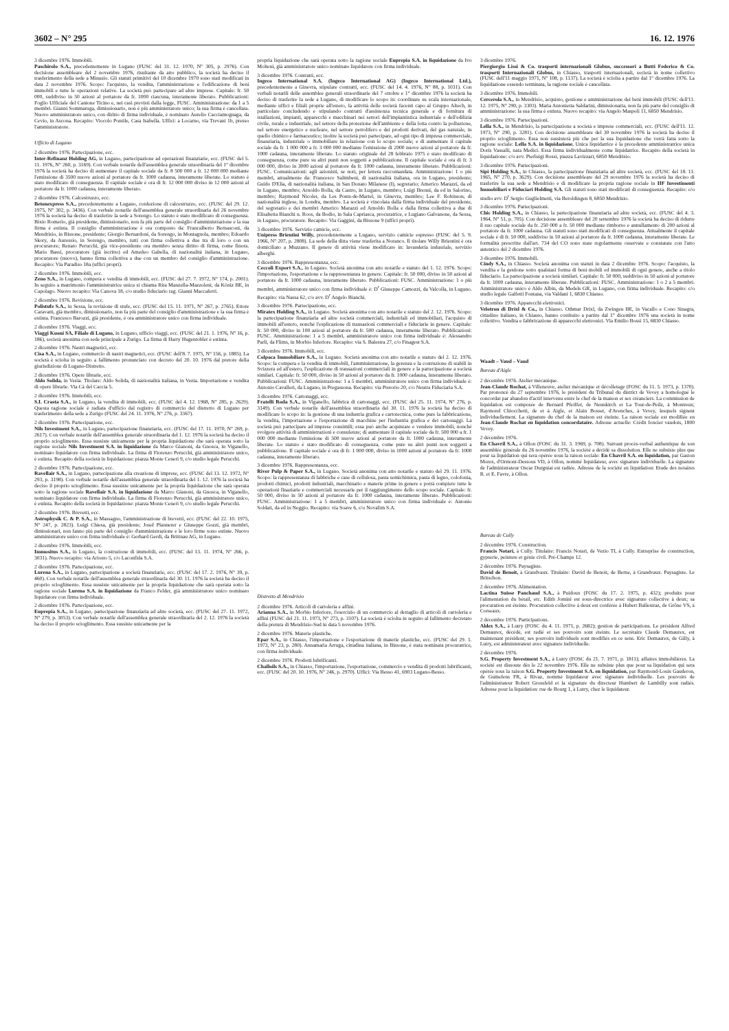3602 – N° 295 16. 12. 1976
3 dicembre 1976. Immobili.
Paschirolo S.A., precedentemente in Lugano (FUSC del 31. 12. 1970, N° 305, p. 2976). Con decisione assembleare del 2 novembre 1976, risultante da atto pubblico, la società ha deciso il trasferimento della sede a Minusio. Gli statuti primitivi del 10 dicembre 1970 sono stati modificati in data 2 novembre 1976. Scopo: l'acquisto, la vendita, l'amministrazione e l'edificazione di beni immobili e tutte le operazioni relative. La società può partecipare ad altre imprese. Capitale: fr. 50 000, suddiviso in 50 azioni al portatore da fr. 1000 ciascuna, interamente liberato. Pubblicazioni: Foglio Ufficiale del Cantone Ticino e, nei casi previsti dalla legge, FUSC. Amministrazione: da 1 a 5 membri. Gianni Sommaruga, dimissionario, non è più amministratore unico; la sua firma è cancellata. Nuovo amministratore unico, con diritto di firma individuale, è nominato Aurelio Cacciamognaga, da Cevio, in Ascona. Recapito: Viocolo Pontile, Casa Isabella. Uffici: a Locarno, via Trevani 1b, presso l'amministratore.
Ufficio di Lugano
2 dicembre 1976. Partecipazione, ecc.
Inter-Refinanz Holding AG, in Lugano, partecipazione ad operazioni finanziarie, ecc. (FUSC del 5. 11. 1976, N° 260, p. 3169). Con verbale notarile dell'assemblea generale straordinaria del 1° dicembre 1976 la società ha deciso di aumentare il capitale sociale da fr. 8 500 000 a fr. 12 000 000 mediante l'emissione di 3500 nuove azioni al portatore da fr. 1000 cadauna, interamente liberate. Lo statuto è stato modificato di conseguenza. Il capitale sociale è ora di fr. 12 000 000 diviso in 12 000 azioni al portatore da fr. 1000 cadauna, interamente liberato.
2 dicembre 1976. Calcestruzzo, ecc.
Betonexpress S.A., precedentemente a Lugano, confezione di calcestruzzo, ecc. (FUSC del 29. 12. 1975, N° 302, p. 3436). Con verbale notarile dell'assemblea generale straordinaria del 26 novembre 1976 la società ha deciso di trasferire la sede a Sorengo. Lo statuto è stato modificato di conseguenza. Bixio Romerio, già presidente, dimissionario, non fa più parte del consiglio d'amministrazione e la sua firma è estinta. Il consiglio d'amministrazione è ora composto da: Francalberto Bernasconi, da Mendrisio, in Bissone, presidente; Giorgio Bernardoni, da Sorengo, in Montagnola, membro; Edoardo Skory, da Auressio, in Sorengo, membro, tutti con firma collettiva a due tra di loro o con un procuratore; Renato Perucchi, già vice-presidente ora membro senza diritto di firma, come finora. Mario Bassi, procuratore (già iscritto) ed Amedeo Gabella, di nazionalità italiana, in Lugano, procuratore (nuovo), hanno firma collettiva a due con un membro del consiglio d'amministrazione. Recapito: Via Paradiso 18a (uffici propri).
2 dicembre 1976. Immobili, ecc.
Zeno S.A., in Lugano, compera e vendita di immobili, ecc. (FUSC del 27. 7. 1972, N° 174, p. 2001). In seguito a matrimonio l'amministratrice unica si chiama Rita Manzella-Mazzoleni, da Köniz BE, in Capolago. Nuovo recapito: Via Canova 18, c/o studio fiduciario rag. Gianni Maccaferri.
2 dicembre 1976. Revisione, ecc.
Polistufe S.A., in Sessa, la revisione di stufe, ecc. (FUSC del 15. 11. 1971, N° 267, p. 2765). Ettore Caravatti, già membro, dimissionario, non fa più parte del consiglio d'amministrazione e la sua firma è estinta. Francesco Barozzi, già presidente, è ora amministratore unico con firma individuale.
2 dicembre 1976. Viaggi, ecc.
Viaggi Kuoni SA, Filiale di Lugano, in Lugano, ufficio viaggi, ecc. (FUSC del 21. 1. 1976, N° 16, p. 186), società anonima con sede principale a Zurigo. La firma di Harry Hugentobler è estinta.
2 dicembre 1976. Nastri magnetici, ecc.
Cisa S.A., in Lugano, commercio di nastri magnetici, ecc. (FUSC dell'8. 7. 1975, N° 156, p. 1885). La società è sciolta in seguito a fallimento pronunciato con decreto del 20. 10. 1976 dal pretore della giurisdizione di Lugano-Distretto.
2 dicembre 1976. Opere librarie, ecc.
Aldo Solida, in Vezia. Titolare: Aldo Solida, di nazionalità italiana, in Vezia. Importazione e vendita di opere librarie. Via Cà del Caccia 5.
2 dicembre 1976. Immobili, ecc.
S.I. Crasta S.A., in Lugano, la vendita di immobili, ecc. (FUSC del 4. 12. 1968, N° 285, p. 2629). Questa ragione sociale è radiata d'ufficio dal registro di commercio del distretto di Lugano per trasferimento della sede a Zurigo (FUSC del 24. 11. 1976, N° 276, p. 3367).
2 dicembre 1976. Partecipazione, ecc.
Nils Investment S.A., in Lugano, partecipazione finanziaria, ecc. (FUSC del 17. 11. 1970, N° 269, p. 2617). Con verbale notarile dell'assemblea generale straordinaria del 1. 12. 1976 la società ha deciso il proprio scioglimento. Essa sussiste unicamente per la propria liquidazione che sarà operata sotto la ragione sociale Nils Investment S.A. in liquidazione da Marco Gianoni, da Gnosca, in Viganello, nominato liquidatore con firma individuale. La firma di Fiorenzo Perucchi, già amministratore unico, è estinta. Recapito della società in liquidazione: piazza Monte Ceneri 9, c/o studio legale Perucchi.
2 dicembre 1976. Partecipazione, ecc.
Ravellair S.A., in Lugano, partecipazione alla creazione di imprese, ecc. (FUSC del 13. 12. 1972, N° 293, p. 3198). Con verbale notarile dell'assemblea generale straordinaria del 1. 12. 1976 la società ha deciso il proprio scioglimento. Essa sussiste unicamente per la propria liquidazione che sarà operata sotto la ragione sociale Ravellair S.A. in liquidazione da Marco Gianoni, da Gnosca, in Viganello, nominato liquidatore con firma individuale. La firma di Fiorenzo Perucchi, già amministratore unico, è estinta. Recapito della società in liquidazione: piazza Monte Ceneri 9, c/o studio legale Perucchi.
2 dicembre 1976. Brevetti, ecc.
Astrophysik C. & P. S.A., in Massagno, l'amministrazione di brevetti, ecc. (FUSC del 22. 10. 1975, N° 247, p. 2823). Luigi Chiesa, già presidente; Josef Plannerer e Giuseppe Gozzi, già membri, dimissionari, non fanno più parte del consiglio d'amministrazione e le loro firme sono estinte. Nuovo amministratore unico con firma individuale è: Gerhard Gerdi, da Brittnau AG, in Lugano.
2 dicembre 1976. Immobili, ecc.
Immositus S.A., in Lugano, la costruzione di immobili, ecc. (FUSC del 13. 11. 1974, N° 266, p. 3031). Nuovo recapito: via Ariosto 5, c/o Laconfida S.A.
2 dicembre 1976. Partecipazione, ecc.
Lurena S.A., in Lugano, partecipazione a società finanziarie, ecc. (FUSC del 17. 2. 1976, N° 39, p. 460). Con verbale notarile dell'assemblea generale straordinaria del 30. 11. 1976 la società ha deciso il proprio scioglimento. Essa sussiste unicamente per la propria liquidazione che sarà operata sotto la ragione sociale Lurena S.A. in liquidazione da Franco Felder, già amministratore unico nominato liquidatore con firma individuale.
2 dicembre 1976. Partecipazione, ecc.
Euprepia S.A., in Lugano, partecipazione finanziaria ad altre società, ecc. (FUSC del 27. 11. 1972, N° 279, p. 3053). Con verbale notarile dell'assemblea generale straordinaria del 2. 12. 1976 la società ha deciso il proprio scioglimento. Essa sussiste unicamente per la
propria liquidazione che sarà operata sotto la ragione sociale Euprepia S.A. in liquidazione da Ivo Molteni, già amministratore unico nominato liquidatore con firma individuale.
3 dicembre 1976. Contratti, ecc.
Ingeco International S.A. (Ingeco International AG) (Ingeco International Ltd.), precedentemente a Ginevra, stipulare contratti, ecc. (FUSC del 14. 4. 1976, N° 88, p. 1031). Con verbali notarili delle assemblee generali straordinarie del 7 ottobre e 1° dicembre 1976 la società ha deciso di trasferire la sede a Lugano, di modificare lo scopo in: coordinare su scala internazionale, mediante uffici e filiali proprie all'estero, la attività delle società facenti capo al Gruppo Altech, in particolare concludendo e stipulando contratti d'assistenza tecnica generale e di fornitura di istallazioni, impianti, apparecchi e macchinari nei settori dell'impiantistica industriale e dell'edilizia civile, rurale e industriale, nel settore della protezione dell'ambiente e della lotta contro la polluzione, nel settore energetico e nucleare, nel settore petrolifero e dei prodotti derivati, del gas naturale, in quello chimico e farmaceutico; inoltre la società può partecipare, ad ogni tipo di impresa commerciale, finanziaria, industriale o immobiliare in relazione con lo scopo sociale; e di aumentare il capitale sociale da fr. 1 000 000 a fr. 3 000 000 mediante l'emissione di 2000 nuove azioni al portatore da fr. 1000 cadauna, interamente liberate. Lo statuto originale del 28 febbraio 1975 è stato modificato di conseguenza, come pure su altri punti non soggetti a pubblicazione. Il capitale sociale è ora di fr. 3 000 000, diviso in 3000 azioni al portatore da fr. 1000 cadauna, interamente liberato. Pubblicazioni: FUSC. Comunicazioni: agli azionisti, se noti, per lettera raccomandata. Amministrazione: 1 o più membri, attualmente da: Francesco Salimbeni, di nazionalità italiana, ora in Lugano, presidente; Guido D'Elia, di nazionalità italiana, in San Donato Milanese (I), segretario; Americo Marazzi, da ed in Lugano, membro; Arnoldo Bolla, da Castro, in Lugano, membro; Luigi Brenni, da ed in Salorino, membro; Raymond Nicolet, da Les Ponts-de-Martel, in Ginevra, membro; Lee F. Robinson, di nazionalità inglese, in Londra, membro. La società è vincolata dalla firma individuale del presidente, del segretario e dei membri Americo Marazzi ed Arnoldo Bolla e dalla firma collettiva a due di Elisabetta Bianchi n. Roos, da Bodio, in Sala Capriasca, procuratrice, e Lugiano Galvanone, da Sessa, in Lugano, procuratore. Recapito: Via Gaggini, da Bissone 9 (uffici propri).
3 dicembre 1976. Servizio camicie, ecc.
Unipress Brientini Willy, precedentemente a Lugano, servizio camicie espresso (FUSC del 5. 9. 1966, N° 207, p. 2808). La sede della ditta viene trasferita a Noranco. Il titolare Willy Brientini è ora domiciliato a Muzzano. Il genere di attività viene modificato in: lavanderia indusriale, servizio alberghi.
3 dicembre 1976. Rappresentanza, ecc.
Ceccoli Export S.A., in Lugano. Società anonima con atto notarile e statuto del 1. 12. 1976. Scopo: l'importazione, l'esportazione e la rappresentanza in genere. Capitale: fr. 50 000, diviso in 50 azioni al portatore da fr. 1000 cadauna, interamente liberato. Pubblicazioni: FUSC. Amministrazione: 1 o più membri, amministratore unico con firma individuale è: D<sup>r</sup> Giuseppe Camozzi, da Valcolla, in Lugano. Recapito: via Nassa 62, c/o avv. D<sup>r</sup> Angelo Bianchi.
3 dicembre 1976. Partecipazione, ecc.
Miratex Holding S.A., in Lugano. Società anonima con atto notarile e statuto del 2. 12. 1976. Scopo: la partecipazione finanziaria ad altre società commerciali, industriali ed immobiliari, l'acquisto di immobili all'estero, nonché l'esplicazione di transazioni commerciali e fiduciarie in genere. Capitale: fr. 50 000, diviso in 100 azioni al portatore da fr. 500 cadauna, interamente liberato. Pubblicazioni: FUSC. Amministrazione: 1 a 5 membri, amministratore unico con firma individuale è: Alessandro Parli, da Flims, in Morbio Inferiore. Recapito: via S. Balestra 27, c/o Finagest S.A.
3 dicembre 1976. Immobili, ecc.
Colpaca Immobiliare S.A., in Lugano. Società anonima con atto notarile e statuto del 2. 12. 1976. Scopo: la compera e la vendita di immobili, l'amministrazione, la gerenza e la costruzione di stabili in Svizzera ed all'estero, l'esplicazione di transazioni commerciali in genere e la partecipazione a società similari. Capitale: fr. 50 000, diviso in 50 azioni al portatore da fr. 1000 cadauna, interamente liberato. Pubblicazioni: FUSC. Amministrazione: 1 a 5 membri, amministratore unico con firma individuale è: Antonio Cavalleri, da Lugano, in Pregassona. Recapito: via Pretorio 20, c/o Neutra Fiduciaria S.A.
3 dicembre 1976. Cartonaggi, ecc.
Fratelli Roda S.A., in Viganello, fabbrica di cartonaggi, ecc. (FUSC del 25. 11. 1974, N° 276, p. 3149). Con verbale notarile dell'assemblea straordinaria del 30. 11. 1976 la società ha deciso di modificare lo scopo in: la gestione di una industria grafica e cartotecnica, come pure la fabbricazione, la vendita, l'importazione e l'esportazione di macchine per l'industria grafica e dei cartonaggi. La società può partecipare ad imprese consimili; essa può anche acquistare e vendere immobili, nonché svolgere attività di amministrazioni e consulenze; di aumentare il capitale sociale da fr. 500 000 a fr. 1 000 000 mediante l'emissione di 500 nuove azioni al portatore da fr. 1000 cadauna, interamente liberate. Lo statuto è stato modificato di conseguenza, come pure su altri punti non soggetti a pubblicazione. Il capitale sociale è ora di fr. 1 000 000, diviso in 1000 azioni al portatore da fr. 1000 cadauna, interamente liberato.
3 dicembre 1976. Rappresentanza, ecc.
River Pulp & Paper S.A., in Lugano. Società anonima con atto notarile e statuto del 29. 11. 1976. Scopo: la rappresentanza di fabbriche e case di cellulosa, pasta semichimica, pasta di legno, colofonia, prodotti chimici, prodotti industriali, macchinario e materie prime in genere e potrà compiere tutte le operazioni finaziarie e commerciali necessarie per il raggiungimento dello scopo sociale. Capitale: fr. 50 000, diviso in 50 azioni al portatore da fr. 1000 cadauna, interamente liberato. Pubblicazioni: FUSC. Amministrazione: 1 a 5 membri, amministratore unico con firma individuale è: Antonio Soldati, da ed in Neggio. Recapito: via Soave 6, c/o Novafim S.A.
Distretto di Mendrisio
2 dicembre 1976. Articoli di cartoleria e affini.
Arianna S.A., in Morbio Inferiore, l'esercizio di un commercio al dettaglio di articoli di cartoleria e affini (FUSC del 21. 11. 1973, N° 273, p. 3107). La società è sciolta in seguito al fallimento decretato della pretura di Mendrisio-Sud in data 5 novembre 1976.
2 dicembre 1976. Materie plastiche.
Epar S.A., in Chiasso, l'importazione e l'esportazione di materie plastiche, ecc. (FUSC del 29. 1. 1973, N° 23, p. 280). Annamaria Arruga, cittadina italiana, in Bissone, è stata nominata procuratrice, con firma individuale.
2 dicembre 1976. Prodotti lubrificanti.
Challoils S.A., in Chiasso, l'importazione, l'esportazione, commercio e vendita di prodotti lubrificanti, ecc. (FUSC del 20. 10. 1976, N° 246, p. 2970). Uffici: Via Besso 41, 6903 Lugano-Besso.
3 dicembre 1976.
Piergiorgio Lissi & Co. trasporti internazionali Globus, successori a Butti Federico & Co. trasporti Internazionali Globus, in Chiasso, trasporti internazionali, società in nome collettivo (FUSC dell'11 maggio 1971, N° 108, p. 1137). La società è sciolta a partire dal 1° dicembre 1976. La liquidazione essendo terminata, la ragione sociale è cancellata.
3 dicembre 1976. Immobili.
Cercerola S.A., in Mendrisio, acquisto, gestione e amministrazione dei beni immobili (FUSC dell'11. 12. 1975, N° 290, p. 3303). Maria Antonietta Saldarini, dimissionaria, non fa più parte del consiglio di amministrazione: la sua firma è estinta. Nuovo recapito: via Angelo Maspoli 11, 6850 Mendrisio.
3 dicembre 1976. Partecipazioni.
Lella S.A., in Mendrisio, la partecipazione a società e imprese commerciali, ecc. (FUSC dell'11. 12. 1973, N° 290, p. 3281). Con decisione assembleare del 30 novembre 1976 la società ha deciso il proprio scioglimento. Essa non sussisterà più che per la sua liquidazione che verrà fatta sotto la ragione sociale: Lella S.A. in liquidazione. Unica liquidatrice è la precedente amministratrice unica Doris Vassalli, nata Medici. Essa firma individualmente come liquidatrice. Recapito della società in liquidazione: c/o avv. Pierluigi Rossi, piazza Lavizzari, 6850 Mendrisio.
3 dicembre 1976. Partecipazioni.
Sipi Holding S.A., in Chiasso, la partecipazione finanziaria ad altre società, ecc. (FUSC del 18. 11. 1965, N° 270, p. 3629). Con decisione assembleare del 29 novembre 1976 la società ha deciso di trasferire la sua sede a Mendrisio e di modificare la propria ragione sociale in IIF Investimenti Immobiliari e Fiduciari Holding S.A. Gli statuti sono stati modificati di conseguenza. Recapito: c/o studio avv. D<sup>r</sup> Sergio Guglielmetti, via Beroldingen 8, 6850 Mendrisio.
3 dicembre 1976. Partecipazioni.
Chic Holding S.A., in Chiasso, la partecipazione finanziaria ad altre società, ecc. (FUSC del 4. 3. 1964, N° 51, p. 705). Con decisione assembleare del 20 settembre 1976 la società ha deciso di ridurre il suo capitale sociale da fr. 250 000 a fr. 50 000 mediante rimborso e annullamento di 200 azioni al portatore da fr. 1000 cadauna. Gli statuti sono stati modificati di conseguenza. Attualmente il capitale sociale è di fr. 50 000, suddiviso in 50 azioni al portatore da fr. 1000 cadauna, interamente liberate. Le formalità prescritte dall'art. 734 del CO sono state regolarmente osservate e constatate con l'atto autentico del 2 dicembre 1976.
3 dicembre 1976. Immobili.
Cindy S.A., in Chiasso. Società anonima con statuti in data 2 dicembre 1976. Scopo: l'acquisto, la vendita e la gestione sotto qualsiasi forma di beni mobili ed immobili di ogni genere, anche a titolo fiduciario. La partecipazione a società similari. Capitale: fr. 50 000, suddiviso in 50 azioni al portatore da fr. 1000 cadauna, interamente liberate. Pubblicazioni: FUSC. Amministrazione: 1 o 2 a 5 membri. Amministratore unico è Aldo Albin, da Medels GR, in Lugano, con firma individuale. Recapito: c/o studio legale Galfetti Fontana, via Valdani 1, 6830 Chiasso.
3 dicembre 1976. Apparecchi elettronici.
Velotron di Drixl & Co., in Chiasso. Othmar Drixl, da Zwingen BE, in Vacallo e Cono Sinagra, cittadino italiano, in Chiasso, hanno costituito a partire dal 1° dicembre 1976 una società in nome collettivo. Vendita e fabbricazione di apparecchi elettronici. Via Emilio Bossi 15, 6830 Chiasso.
Waadt – Vaud – Vaud
Bureau d'Aigle
2 décembre 1976. Atelier mécanique.
Jean-Claude Rochat, à Villeneuve, atelier mécanique et décolletage (FOSC du 11. 5. 1973, p. 1370). Par prononcé du 27 septembre 1976, le président du Tribunal du district de Vevey a homologué le concordat par abandon d'actif intervenu entre le chef de la maison et ses créanciers. La commission de liquidation est composée de Bernard Pfeiffer, de Neunkirch et La Tour-de-Peilz, à Montreux; Raymond Chiocchetti, de et à Aigle, et Alain Bosset, d'Avenches, à Vevey, lesquels signent individuellement. La signature du chef de la maison est éteinte. La raison sociale est modifiée en Jean-Claude Rochat en liquidation concordataire. Adresse actuelle: Crédit foncier vaudois, 1800 Vevey.
2 décembre 1976.
En Chavril S.A., à Ollon (FOSC du 31. 3. 1969, p. 708). Suivant procès-verbal authentique de son assemblée générale du 26 novembre 1976, la société a décidé sa dissolution. Elle ne subsiste plus que pour sa liquidation qui sera opérée sous la raison sociale: En Chavril S.A. en liquidation, par Gaston Morex, d'Ormont-Dessous VD, à Ollon, nommé liquidateur, avec signature individuelle. La signature de l'administrateur Oscar Durgniat est radiée. Adresse de la société en liquidation: Etude des notaires R. et E. Favre, à Ollon.
Bureau de Cully
2 décembre 1976. Construction.
Francis Notari, à Cully. Titulaire: Francis Notari, de Vezio TI, à Cully. Entreprise de construction, gypserie, peinture et génie civil. Pré-Champs 12.
2 décembre 1976. Paysagiste.
David de Benoit, à Grandvaux. Titulaire: David de Benoit, de Berne, à Grandvaux. Paysagiste. Le Britschon.
2 décembre 1976. Alimentation.
Lactina Suisse Panchaud S.A., à Puidoux (FOSC du 17. 2. 1975, p. 432); produits pour l'alimentation du bétail, etc. Edith Jomini est sous-directrice avec signature collective à deux; sa procuration est éteinte. Procuration collective à deux est conférée à Hubert Ballestraz, de Grône VS, à Corseaux.
2 décembre 1976. Participations.
Aldex S.A., à Lutry (FOSC du 4. 11. 1971, p. 2682); gestion de participations. Le président Alfred Demaurex, décédé, est radié et ses pouvoirs sont éteints. Le secrétaire Claude Demaurex, est maintenant président; ses pouvoirs individuels sont modifiés en ce sens. Eric Demaurex, de Gilly, à Lutry, est administrateur avec signature individuelle.
2 décembre 1976.
S.G. Property Investment S.A., à Lutry (FOSC du 21. 7. 1971, p. 1811); affaires immobilières. La société est dissoute dès le 22 novembre 1976. Elle ne subsiste plus que pour sa liquidation qui sera opérée sous la raison S.G. Property Investment S.A. en liquidation, par Raymond-Louis Gauderon, de Gumefens FR, à Rivaz, nommé liquidateur avec signature individuelle. Les pouvoirs de l'administrateur Robert Grossfeld et la signature du directeur Humbert de Lambilly sont radiés. Adresse pour la liquidation: rue de Bourg 1, à Lutry, chez le liquidateur.